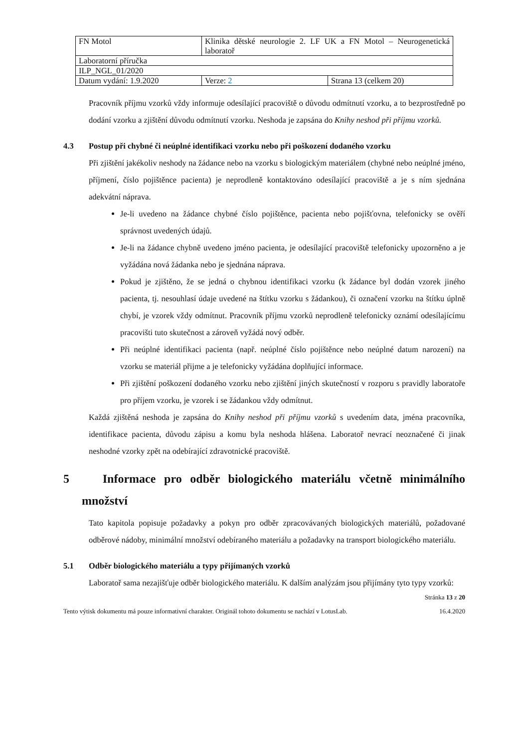| FN Motol | Klinika dětské neurologie 2. LF UK a FN Motol – Neurogenetická laboratoř | |
| Laboratorní příručka | | |
| ILP_NGL_01/2020 | | |
| Datum vydání: 1.9.2020 | Verze: 2 | Strana 13 (celkem 20) |
Pracovník příjmu vzorků vždy informuje odesílající pracoviště o důvodu odmítnutí vzorku, a to bezprostředně po dodání vzorku a zjištění důvodu odmítnutí vzorku. Neshoda je zapsána do Knihy neshod při příjmu vzorků.
4.3 Postup při chybné či neúplné identifikaci vzorku nebo při poškození dodaného vzorku
Při zjištění jakékoliv neshody na žádance nebo na vzorku s biologickým materiálem (chybné nebo neúplné jméno, příjmení, číslo pojištěnce pacienta) je neprodleně kontaktováno odesílající pracoviště a je s ním sjednána adekvátní náprava.
Je-li uvedeno na žádance chybné číslo pojištěnce, pacienta nebo pojišťovna, telefonicky se ověří správnost uvedených údajů.
Je-li na žádance chybně uvedeno jméno pacienta, je odesílající pracoviště telefonicky upozorněno a je vyžádána nová žádanka nebo je sjednána náprava.
Pokud je zjištěno, že se jedná o chybnou identifikaci vzorku (k žádance byl dodán vzorek jiného pacienta, tj. nesouhlasí údaje uvedené na štítku vzorku s žádankou), či označení vzorku na štítku úplně chybí, je vzorek vždy odmítnut. Pracovník příjmu vzorků neprodleně telefonicky oznámí odesílajícímu pracovišti tuto skutečnost a zároveň vyžádá nový odběr.
Při neúplné identifikaci pacienta (např. neúplné číslo pojištěnce nebo neúplné datum narození) na vzorku se materiál přijme a je telefonicky vyžádána doplňující informace.
Při zjištění poškození dodaného vzorku nebo zjištění jiných skutečností v rozporu s pravidly laboratoře pro příjem vzorku, je vzorek i se žádankou vždy odmítnut.
Každá zjištěná neshoda je zapsána do Knihy neshod při příjmu vzorků s uvedením data, jména pracovníka, identifikace pacienta, důvodu zápisu a komu byla neshoda hlášena. Laboratoř nevrací neoznačené či jinak neshodné vzorky zpět na odebírající zdravotnické pracoviště.
5 Informace pro odběr biologického materiálu včetně minimálního množství
Tato kapitola popisuje požadavky a pokyn pro odběr zpracovávaných biologických materiálů, požadované odběrové nádoby, minimální množství odebíraného materiálu a požadavky na transport biologického materiálu.
5.1 Odběr biologického materiálu a typy přijímaných vzorků
Laboratoř sama nezajišťuje odběr biologického materiálu. K dalším analýzám jsou přijímány tyto typy vzorků:
Stránka 13 z 20
Tento výtisk dokumentu má pouze informativní charakter. Originál tohoto dokumentu se nachází v LotusLab. 16.4.2020